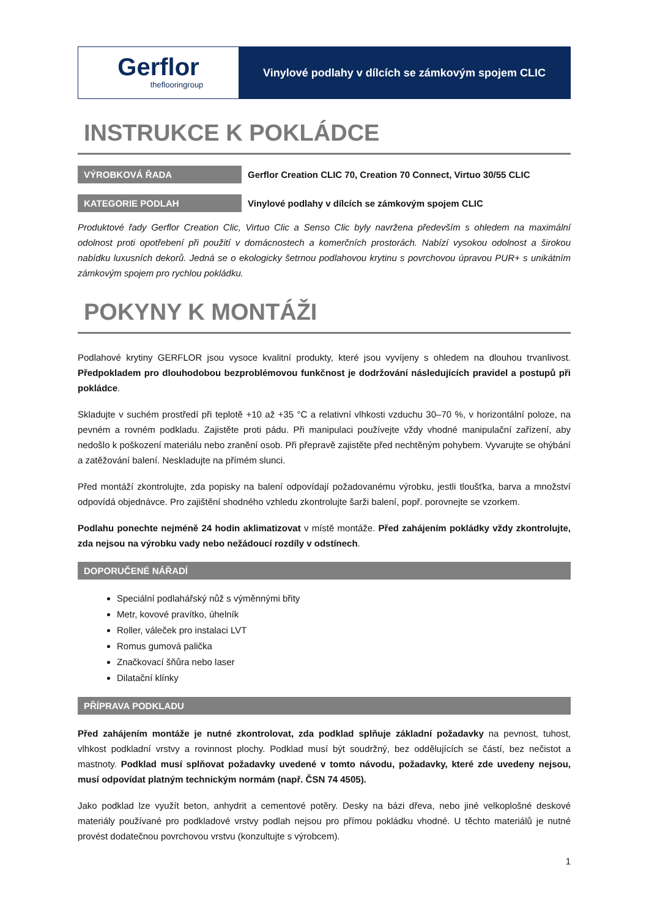Gerflor
theflooringroup
Vinylové podlahy v dílcích se zámkovým spojem CLIC
INSTRUKCE K POKLÁDCE
VÝROBKOVÁ ŘADA
Gerflor Creation CLIC 70, Creation 70 Connect, Virtuo 30/55 CLIC
KATEGORIE PODLAH
Vinylové podlahy v dílcích se zámkovým spojem CLIC
Produktové řady Gerflor Creation Clic, Virtuo Clic a Senso Clic byly navržena především s ohledem na maximální odolnost proti opotřebení při použití v domácnostech a komerčních prostorách. Nabízí vysokou odolnost a širokou nabídku luxusních dekorů. Jedná se o ekologicky šetrnou podlahovou krytinu s povrchovou úpravou PUR+ s unikátním zámkovým spojem pro rychlou pokládku.
POKYNY K MONTÁŽI
Podlahové krytiny GERFLOR jsou vysoce kvalitní produkty, které jsou vyvíjeny s ohledem na dlouhou trvanlivost. Předpokladem pro dlouhodobou bezproblémovou funkčnost je dodržování následujících pravidel a postupů při pokládce.
Skladujte v suchém prostředí při teplotě +10 až +35 °C a relativní vlhkosti vzduchu 30–70 %, v horizontální poloze, na pevném a rovném podkladu. Zajistěte proti pádu. Při manipulaci používejte vždy vhodné manipulační zařízení, aby nedošlo k poškození materiálu nebo zranění osob. Při přepravě zajistěte před nechtěným pohybem. Vyvarujte se ohýbání a zatěžování balení. Neskladujte na přímém slunci.
Před montáží zkontrolujte, zda popisky na balení odpovídají požadovanému výrobku, jestli tloušťka, barva a množství odpovídá objednávce. Pro zajištění shodného vzhledu zkontrolujte šarži balení, popř. porovnejte se vzorkem.
Podlahu ponechte nejméně 24 hodin aklimatizovat v místě montáže. Před zahájením pokládky vždy zkontrolujte, zda nejsou na výrobku vady nebo nežádoucí rozdíly v odstínech.
DOPORUČENÉ NÁŘADÍ
Speciální podlahářský nůž s výměnnými břity
Metr, kovové pravítko, úhelník
Roller, váleček pro instalaci LVT
Romus gumová palička
Značkovací šňůra nebo laser
Dilatační klínky
PŘÍPRAVA PODKLADU
Před zahájením montáže je nutné zkontrolovat, zda podklad splňuje základní požadavky na pevnost, tuhost, vlhkost podkladní vrstvy a rovinnost plochy. Podklad musí být soudržný, bez oddělujících se částí, bez nečistot a mastnoty. Podklad musí splňovat požadavky uvedené v tomto návodu, požadavky, které zde uvedeny nejsou, musí odpovídat platným technickým normám (např. ČSN 74 4505).
Jako podklad lze využít beton, anhydrit a cementové potěry. Desky na bázi dřeva, nebo jiné velkoplošné deskové materiály používané pro podkladové vrstvy podlah nejsou pro přímou pokládku vhodné. U těchto materiálů je nutné provést dodatečnou povrchovou vrstvu (konzultujte s výrobcem).
1